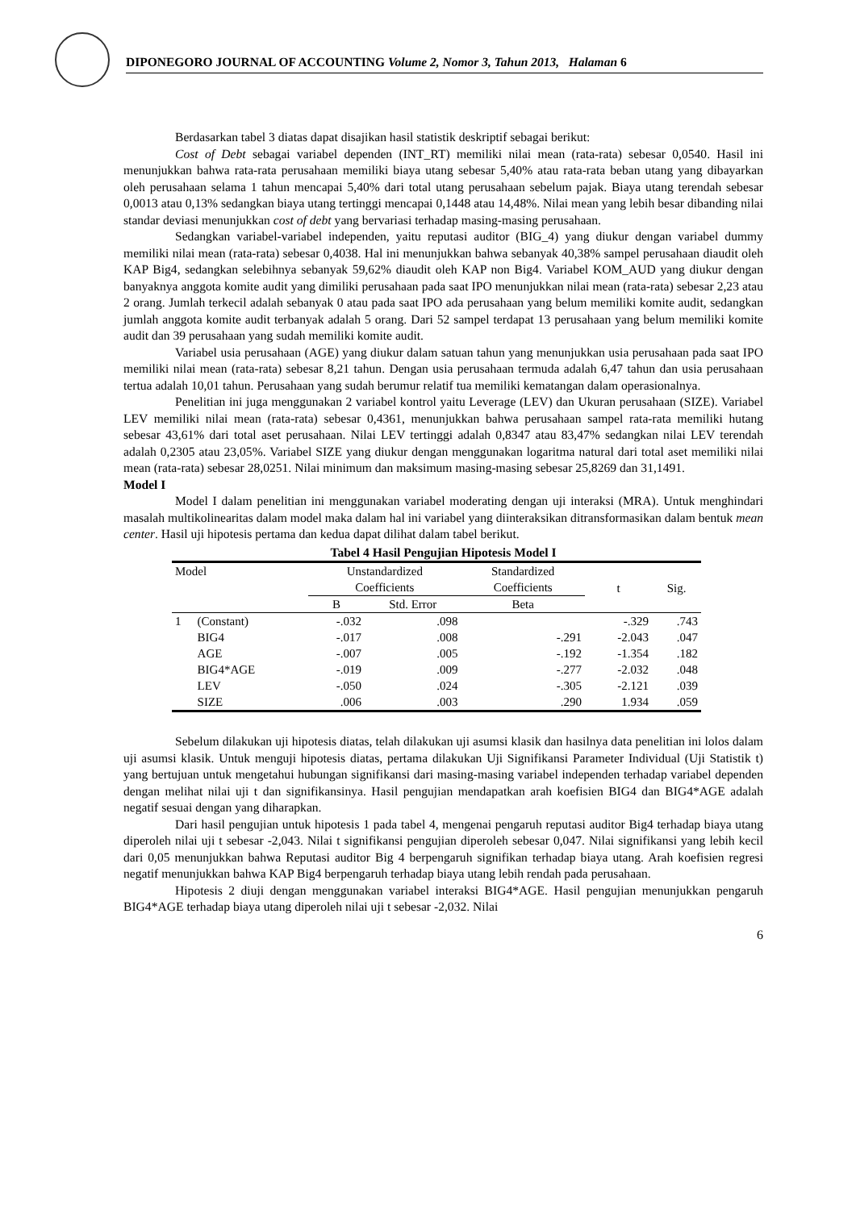DIPONEGORO JOURNAL OF ACCOUNTING Volume 2, Nomor 3, Tahun 2013, Halaman 6
Berdasarkan tabel 3 diatas dapat disajikan hasil statistik deskriptif sebagai berikut:
Cost of Debt sebagai variabel dependen (INT_RT) memiliki nilai mean (rata-rata) sebesar 0,0540. Hasil ini menunjukkan bahwa rata-rata perusahaan memiliki biaya utang sebesar 5,40% atau rata-rata beban utang yang dibayarkan oleh perusahaan selama 1 tahun mencapai 5,40% dari total utang perusahaan sebelum pajak. Biaya utang terendah sebesar 0,0013 atau 0,13% sedangkan biaya utang tertinggi mencapai 0,1448 atau 14,48%. Nilai mean yang lebih besar dibanding nilai standar deviasi menunjukkan cost of debt yang bervariasi terhadap masing-masing perusahaan.
Sedangkan variabel-variabel independen, yaitu reputasi auditor (BIG_4) yang diukur dengan variabel dummy memiliki nilai mean (rata-rata) sebesar 0,4038. Hal ini menunjukkan bahwa sebanyak 40,38% sampel perusahaan diaudit oleh KAP Big4, sedangkan selebihnya sebanyak 59,62% diaudit oleh KAP non Big4. Variabel KOM_AUD yang diukur dengan banyaknya anggota komite audit yang dimiliki perusahaan pada saat IPO menunjukkan nilai mean (rata-rata) sebesar 2,23 atau 2 orang. Jumlah terkecil adalah sebanyak 0 atau pada saat IPO ada perusahaan yang belum memiliki komite audit, sedangkan jumlah anggota komite audit terbanyak adalah 5 orang. Dari 52 sampel terdapat 13 perusahaan yang belum memiliki komite audit dan 39 perusahaan yang sudah memiliki komite audit.
Variabel usia perusahaan (AGE) yang diukur dalam satuan tahun yang menunjukkan usia perusahaan pada saat IPO memiliki nilai mean (rata-rata) sebesar 8,21 tahun. Dengan usia perusahaan termuda adalah 6,47 tahun dan usia perusahaan tertua adalah 10,01 tahun. Perusahaan yang sudah berumur relatif tua memiliki kematangan dalam operasionalnya.
Penelitian ini juga menggunakan 2 variabel kontrol yaitu Leverage (LEV) dan Ukuran perusahaan (SIZE). Variabel LEV memiliki nilai mean (rata-rata) sebesar 0,4361, menunjukkan bahwa perusahaan sampel rata-rata memiliki hutang sebesar 43,61% dari total aset perusahaan. Nilai LEV tertinggi adalah 0,8347 atau 83,47% sedangkan nilai LEV terendah adalah 0,2305 atau 23,05%. Variabel SIZE yang diukur dengan menggunakan logaritma natural dari total aset memiliki nilai mean (rata-rata) sebesar 28,0251. Nilai minimum dan maksimum masing-masing sebesar 25,8269 dan 31,1491.
Model I
Model I dalam penelitian ini menggunakan variabel moderating dengan uji interaksi (MRA). Untuk menghindari masalah multikolinearitas dalam model maka dalam hal ini variabel yang diinteraksikan ditransformasikan dalam bentuk mean center. Hasil uji hipotesis pertama dan kedua dapat dilihat dalam tabel berikut.
Tabel 4 Hasil Pengujian Hipotesis Model I
| Model | | Unstandardized Coefficients | | Standardized Coefficients | t | Sig. |
| --- | --- | --- | --- | --- | --- | --- |
| | | B | Std. Error | Beta | | |
| 1 | (Constant) | -.032 | .098 | | -.329 | .743 |
| | BIG4 | -.017 | .008 | -.291 | -2.043 | .047 |
| | AGE | -.007 | .005 | -.192 | -1.354 | .182 |
| | BIG4*AGE | -.019 | .009 | -.277 | -2.032 | .048 |
| | LEV | -.050 | .024 | -.305 | -2.121 | .039 |
| | SIZE | .006 | .003 | .290 | 1.934 | .059 |
Sebelum dilakukan uji hipotesis diatas, telah dilakukan uji asumsi klasik dan hasilnya data penelitian ini lolos dalam uji asumsi klasik. Untuk menguji hipotesis diatas, pertama dilakukan Uji Signifikansi Parameter Individual (Uji Statistik t) yang bertujuan untuk mengetahui hubungan signifikansi dari masing-masing variabel independen terhadap variabel dependen dengan melihat nilai uji t dan signifikansinya. Hasil pengujian mendapatkan arah koefisien BIG4 dan BIG4*AGE adalah negatif sesuai dengan yang diharapkan.
Dari hasil pengujian untuk hipotesis 1 pada tabel 4, mengenai pengaruh reputasi auditor Big4 terhadap biaya utang diperoleh nilai uji t sebesar -2,043. Nilai t signifikansi pengujian diperoleh sebesar 0,047. Nilai signifikansi yang lebih kecil dari 0,05 menunjukkan bahwa Reputasi auditor Big 4 berpengaruh signifikan terhadap biaya utang. Arah koefisien regresi negatif menunjukkan bahwa KAP Big4 berpengaruh terhadap biaya utang lebih rendah pada perusahaan.
Hipotesis 2 diuji dengan menggunakan variabel interaksi BIG4*AGE. Hasil pengujian menunjukkan pengaruh BIG4*AGE terhadap biaya utang diperoleh nilai uji t sebesar -2,032. Nilai
6